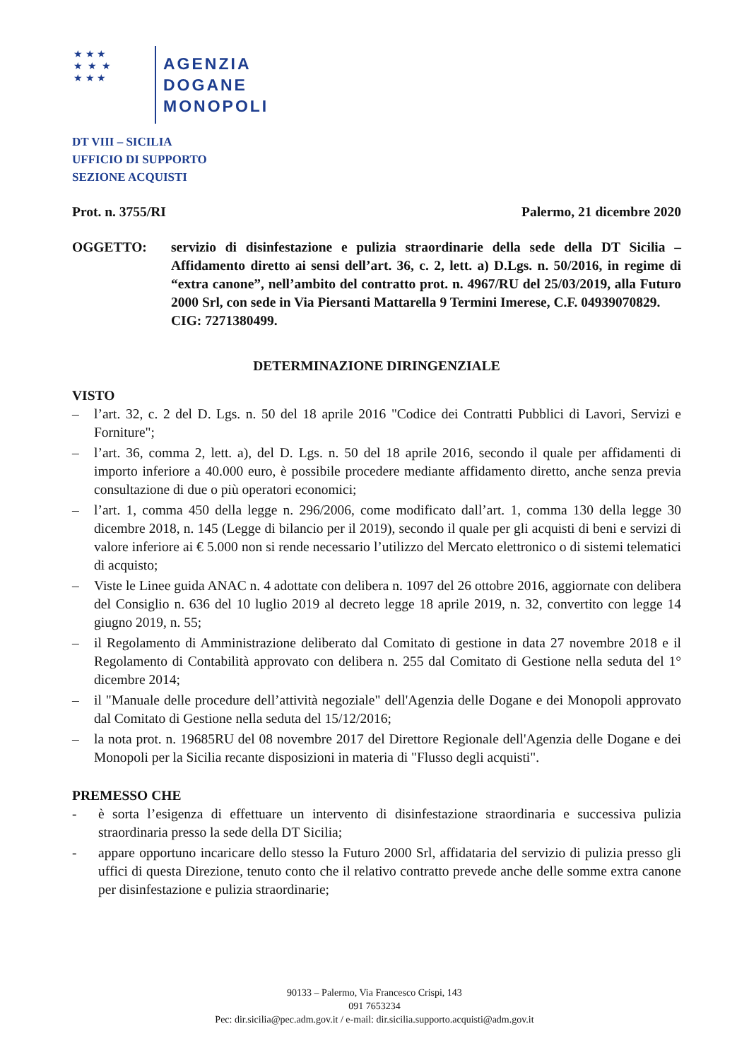★ ★ ★
★ ★ ★
★ ★ ★
AGENZIA
DOGANE
MONOPOLI
DT VIII – SICILIA
UFFICIO DI SUPPORTO
SEZIONE ACQUISTI
Prot. n. 3755/RI Palermo, 21 dicembre 2020
OGGETTO: servizio di disinfestazione e pulizia straordinarie della sede della DT Sicilia – Affidamento diretto ai sensi dell’art. 36, c. 2, lett. a) D.Lgs. n. 50/2016, in regime di “extra canone”, nell’ambito del contratto prot. n. 4967/RU del 25/03/2019, alla Futuro 2000 Srl, con sede in Via Piersanti Mattarella 9 Termini Imerese, C.F. 04939070829.
CIG: 7271380499.
DETERMINAZIONE DIRINGENZIALE
VISTO
– l’art. 32, c. 2 del D. Lgs. n. 50 del 18 aprile 2016 "Codice dei Contratti Pubblici di Lavori, Servizi e Forniture";
– l’art. 36, comma 2, lett. a), del D. Lgs. n. 50 del 18 aprile 2016, secondo il quale per affidamenti di importo inferiore a 40.000 euro, è possibile procedere mediante affidamento diretto, anche senza previa consultazione di due o più operatori economici;
– l’art. 1, comma 450 della legge n. 296/2006, come modificato dall’art. 1, comma 130 della legge 30 dicembre 2018, n. 145 (Legge di bilancio per il 2019), secondo il quale per gli acquisti di beni e servizi di valore inferiore ai € 5.000 non si rende necessario l’utilizzo del Mercato elettronico o di sistemi telematici di acquisto;
– Viste le Linee guida ANAC n. 4 adottate con delibera n. 1097 del 26 ottobre 2016, aggiornate con delibera del Consiglio n. 636 del 10 luglio 2019 al decreto legge 18 aprile 2019, n. 32, convertito con legge 14 giugno 2019, n. 55;
– il Regolamento di Amministrazione deliberato dal Comitato di gestione in data 27 novembre 2018 e il Regolamento di Contabilità approvato con delibera n. 255 dal Comitato di Gestione nella seduta del 1° dicembre 2014;
– il "Manuale delle procedure dell’attività negoziale" dell'Agenzia delle Dogane e dei Monopoli approvato dal Comitato di Gestione nella seduta del 15/12/2016;
– la nota prot. n. 19685RU del 08 novembre 2017 del Direttore Regionale dell'Agenzia delle Dogane e dei Monopoli per la Sicilia recante disposizioni in materia di "Flusso degli acquisti".
PREMESSO CHE
- è sorta l’esigenza di effettuare un intervento di disinfestazione straordinaria e successiva pulizia straordinaria presso la sede della DT Sicilia;
- appare opportuno incaricare dello stesso la Futuro 2000 Srl, affidataria del servizio di pulizia presso gli uffici di questa Direzione, tenuto conto che il relativo contratto prevede anche delle somme extra canone per disinfestazione e pulizia straordinarie;
90133 – Palermo, Via Francesco Crispi, 143
091 7653234
Pec: dir.sicilia@pec.adm.gov.it / e-mail: dir.sicilia.supporto.acquisti@adm.gov.it